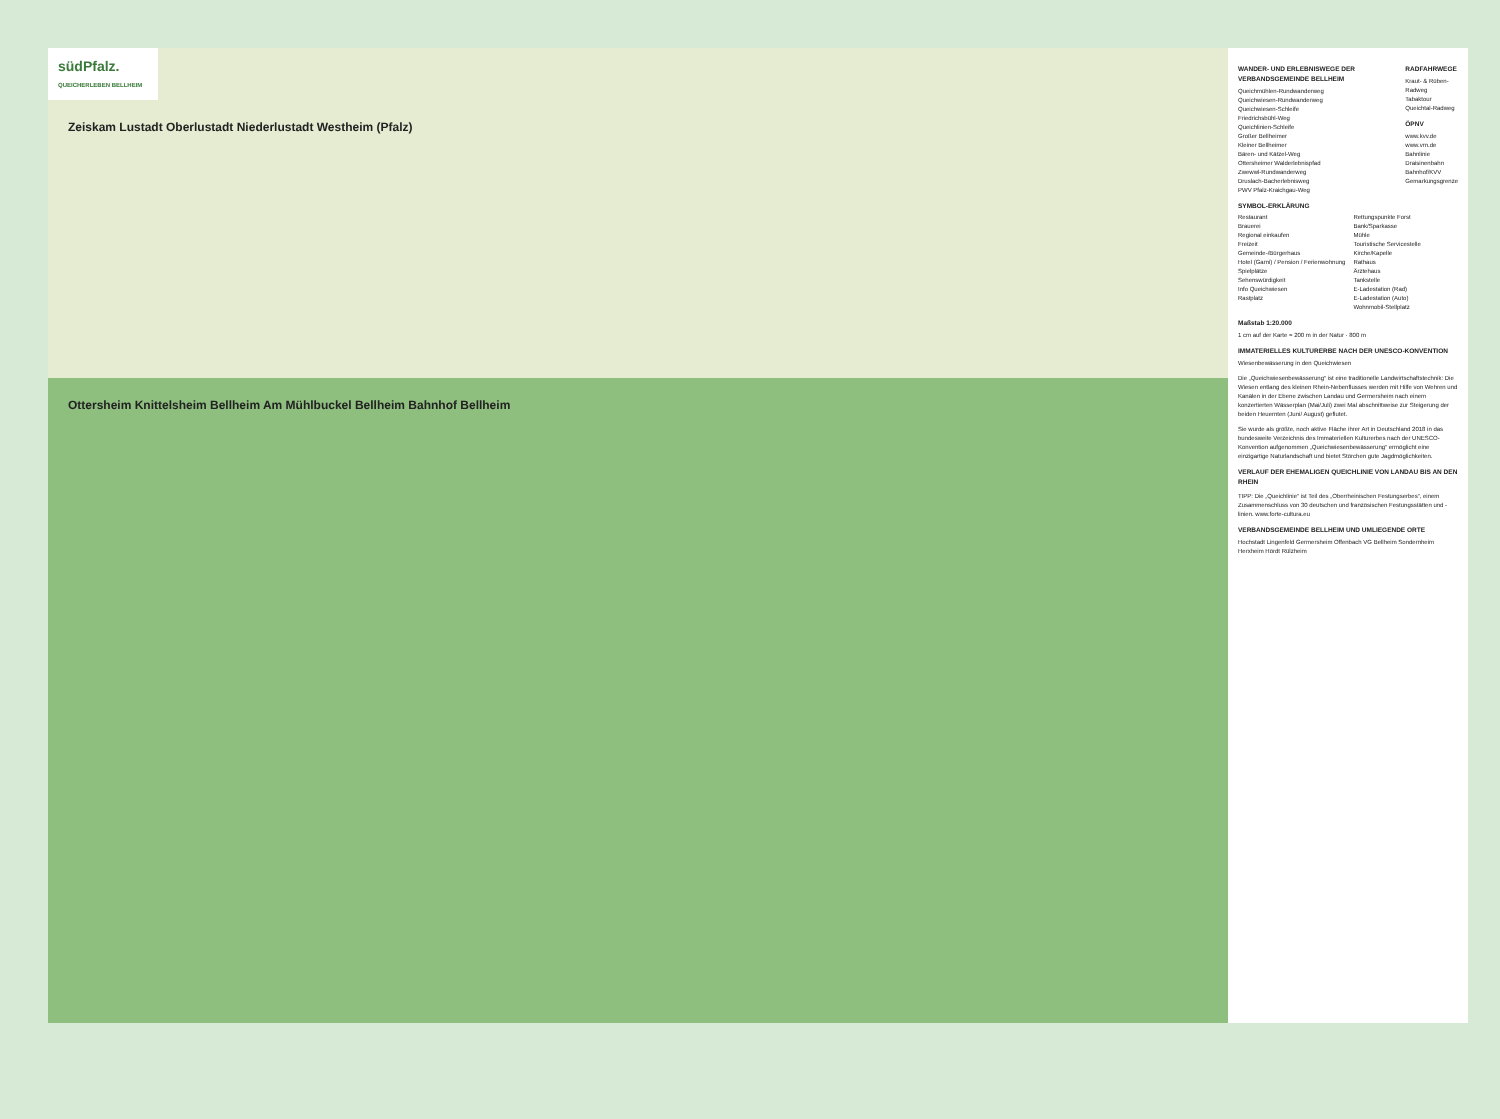südPfalz.
QUEICHERLEBEN BELLHEIM
Zeiskam Lustadt Oberlustadt Niederlustadt Westheim (Pfalz)
Ottersheim Knittelsheim Bellheim Am Mühlbuckel Bellheim Bahnhof Bellheim
WANDER- UND ERLEBNISWEGE DER VERBANDSGEMEINDE BELLHEIM
Queichmühlen-Rundwanderweg
Queichwiesen-Rundwanderweg
Queichwiesen-Schleife
Friedrichsbühl-Weg
Queichlinien-Schleife
Großer Bellheimer
Kleiner Bellheimer
Bären- und Kätzel-Weg
Ottersheimer Walderlebnispfad
Zwewwl-Rundwanderweg
Druslach-Bacherlebnisweg
PWV Pfalz-Kraichgau-Weg
RADFAHRWEGE
Kraut- & Rüben-Radweg
Tabaktour
Queichtal-Radweg
ÖPNV
www.kvv.de
www.vrn.de
Bahnlinie
Draisinenbahn
Bahnhof/KVV
Gemarkungsgrenze
SYMBOL-ERKLÄRUNG
Restaurant
Brauerei
Regional einkaufen
Freizeit
Gemeinde-/Bürgerhaus
Hotel (Garni) / Pension / Ferienwohnung
Spielplätze
Sehenswürdigkeit
Info Queichwiesen
Rastplatz
Rettungspunkte Forst
Bank/Sparkasse
Mühle
Touristische Servicestelle
Kirche/Kapelle
Rathaus
Ärztehaus
Tankstelle
E-Ladestation (Rad)
E-Ladestation (Auto)
Wohnmobil-Stellplatz
Maßstab 1:20.000
1 cm auf der Karte = 200 m in der Natur · 800 m
IMMATERIELLES KULTURERBE NACH DER UNESCO-KONVENTION
Wiesenbewässerung in den Queichwiesen
Die „Queichwiesenbewässerung“ ist eine traditionelle Landwirtschaftstechnik: Die Wiesen entlang des kleinen Rhein-Nebenflusses werden mit Hilfe von Wehren und Kanälen in der Ebene zwischen Landau und Germersheim nach einem konzertierten Wässerplan (Mai/Juli) zwei Mal abschnittweise zur Steigerung der beiden Heuernten (Juni/ August) geflutet.
Sie wurde als größte, noch aktive Fläche ihrer Art in Deutschland 2018 in das bundesweite Verzeichnis des Immateriellen Kulturerbes nach der UNESCO-Konvention aufgenommen „Queichwiesenbewässerung“ ermöglicht eine einzigartige Naturlandschaft und bietet Störchen gute Jagdmöglichkeiten.
VERLAUF DER EHEMALIGEN QUEICHLINIE VON LANDAU BIS AN DEN RHEIN
TIPP: Die „Queichlinie“ ist Teil des „Oberrheinischen Festungserbes“, einem Zusammenschluss von 30 deutschen und französischen Festungsstätten und -linien. www.forte-cultura.eu
VERBANDSGEMEINDE BELLHEIM UND UMLIEGENDE ORTE
Hochstadt Lingenfeld Germersheim Offenbach VG Bellheim Sondernheim Herxheim Hördt Rülzheim